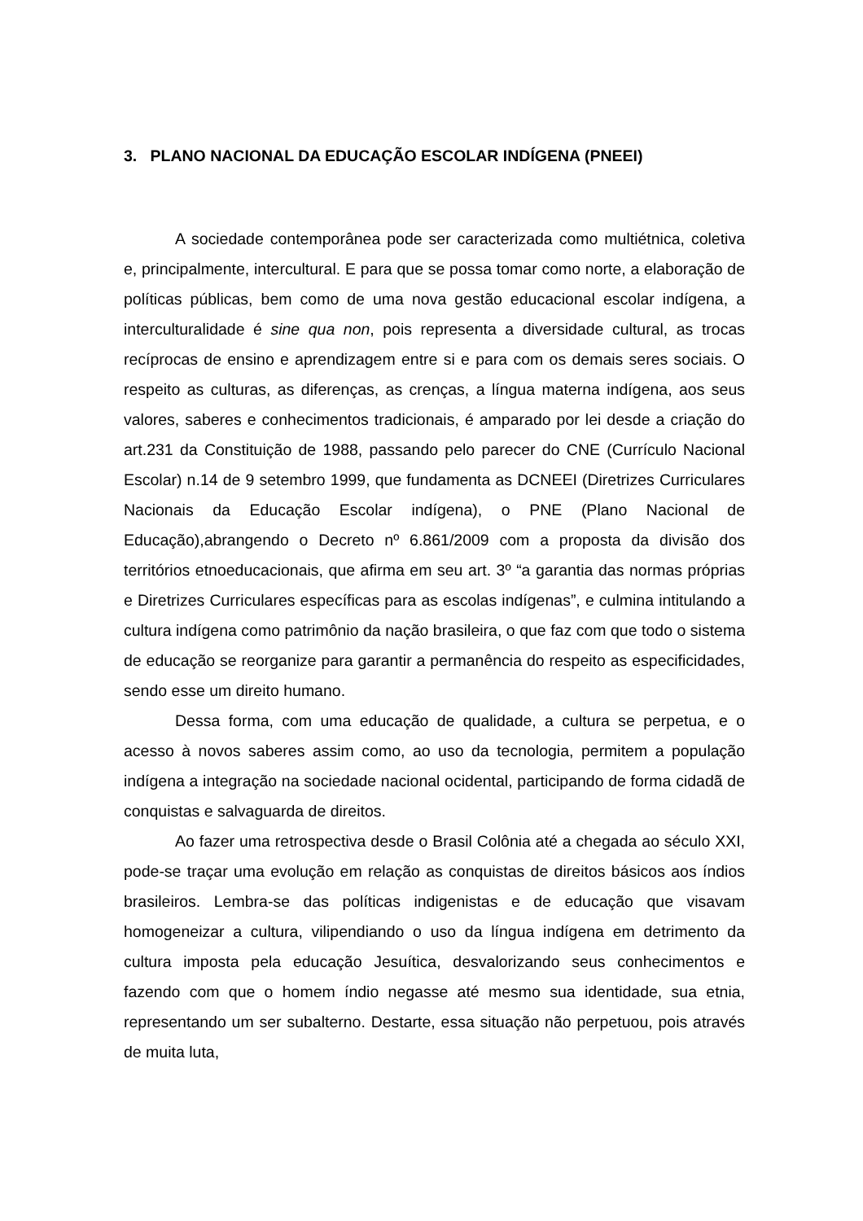3. PLANO NACIONAL DA EDUCAÇÃO ESCOLAR INDÍGENA (PNEEI)
A sociedade contemporânea pode ser caracterizada como multiétnica, coletiva e, principalmente, intercultural. E para que se possa tomar como norte, a elaboração de políticas públicas, bem como de uma nova gestão educacional escolar indígena, a interculturalidade é sine qua non, pois representa a diversidade cultural, as trocas recíprocas de ensino e aprendizagem entre si e para com os demais seres sociais. O respeito as culturas, as diferenças, as crenças, a língua materna indígena, aos seus valores, saberes e conhecimentos tradicionais, é amparado por lei desde a criação do art.231 da Constituição de 1988, passando pelo parecer do CNE (Currículo Nacional Escolar) n.14 de 9 setembro 1999, que fundamenta as DCNEEI (Diretrizes Curriculares Nacionais da Educação Escolar indígena), o PNE (Plano Nacional de Educação),abrangendo o Decreto nº 6.861/2009 com a proposta da divisão dos territórios etnoeducacionais, que afirma em seu art. 3º “a garantia das normas próprias e Diretrizes Curriculares específicas para as escolas indígenas”, e culmina intitulando a cultura indígena como patrimônio da nação brasileira, o que faz com que todo o sistema de educação se reorganize para garantir a permanência do respeito as especificidades, sendo esse um direito humano.
Dessa forma, com uma educação de qualidade, a cultura se perpetua, e o acesso à novos saberes assim como, ao uso da tecnologia, permitem a população indígena a integração na sociedade nacional ocidental, participando de forma cidadã de conquistas e salvaguarda de direitos.
Ao fazer uma retrospectiva desde o Brasil Colônia até a chegada ao século XXI, pode-se traçar uma evolução em relação as conquistas de direitos básicos aos índios brasileiros. Lembra-se das políticas indigenistas e de educação que visavam homogeneizar a cultura, vilipendiando o uso da língua indígena em detrimento da cultura imposta pela educação Jesuítica, desvalorizando seus conhecimentos e fazendo com que o homem índio negasse até mesmo sua identidade, sua etnia, representando um ser subalterno. Destarte, essa situação não perpetuou, pois através de muita luta,